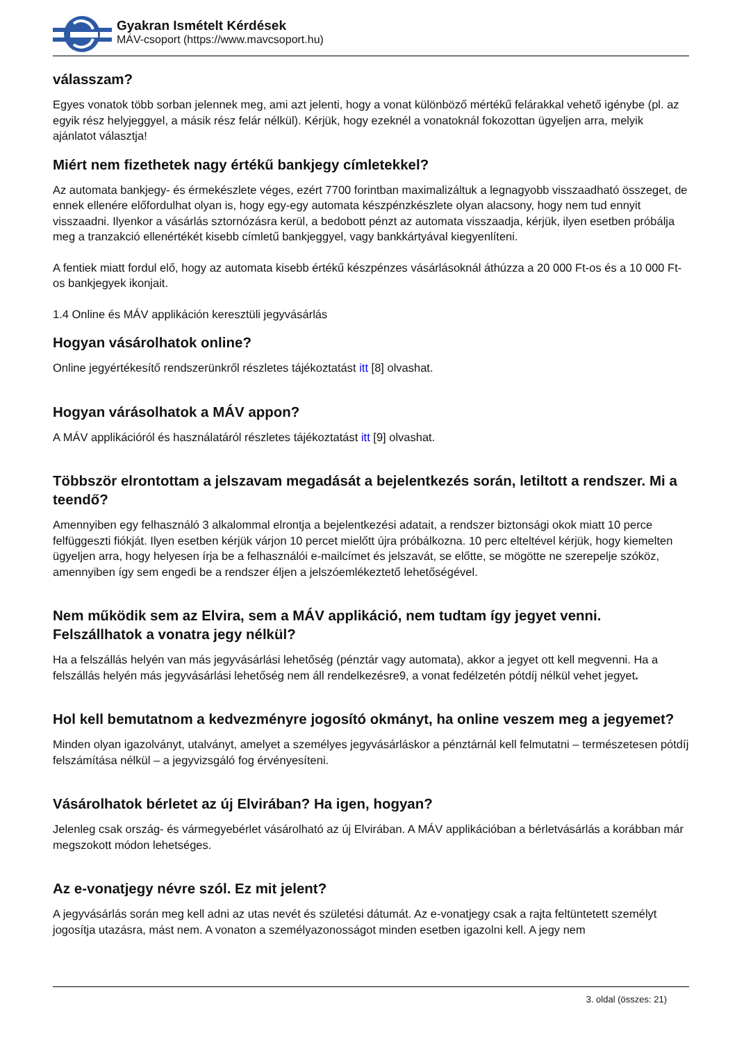Gyakran Ismételt Kérdések
MÁV-csoport (https://www.mavcsoport.hu)
válasszam?
Egyes vonatok több sorban jelennek meg, ami azt jelenti, hogy a vonat különböző mértékű felárakkal vehető igénybe (pl. az egyik rész helyjeggyel, a másik rész felár nélkül). Kérjük, hogy ezeknél a vonatoknál fokozottan ügyeljen arra, melyik ajánlatot választja!
Miért nem fizethetek nagy értékű bankjegy címletekkel?
Az automata bankjegy- és érmekészlete véges, ezért 7700 forintban maximalizáltuk a legnagyobb visszaadható összeget, de ennek ellenére előfordulhat olyan is, hogy egy-egy automata készpénzkészlete olyan alacsony, hogy nem tud ennyit visszaadni. Ilyenkor a vásárlás sztornózásra kerül, a bedobott pénzt az automata visszaadja, kérjük, ilyen esetben próbálja meg a tranzakció ellenértékét kisebb címletű bankjeggyel, vagy bankkártyával kiegyenlíteni.
A fentiek miatt fordul elő, hogy az automata kisebb értékű készpénzes vásárlásoknál áthúzza a 20 000 Ft-os és a 10 000 Ft-os bankjegyek ikonjait.
1.4 Online és MÁV applikáción keresztüli jegyvásárlás
Hogyan vásárolhatok online?
Online jegyértékesítő rendszerünkről részletes tájékoztatást itt [8] olvashat.
Hogyan várásolhatok a MÁV appon?
A MÁV applikációról és használatáról részletes tájékoztatást itt [9] olvashat.
Többször elrontottam a jelszavam megadását a bejelentkezés során, letiltott a rendszer. Mi a teendő?
Amennyiben egy felhasználó 3 alkalommal elrontja a bejelentkezési adatait, a rendszer biztonsági okok miatt 10 perce felfüggeszti fiókját. Ilyen esetben kérjük várjon 10 percet mielőtt újra próbálkozna. 10 perc elteltével kérjük, hogy kiemelten ügyeljen arra, hogy helyesen írja be a felhasználói e-mailcímet és jelszavát, se előtte, se mögötte ne szerepelje szóköz, amennyiben így sem engedi be a rendszer éljen a jelszóemlékeztető lehetőségével.
Nem működik sem az Elvira, sem a MÁV applikáció, nem tudtam így jegyet venni. Felszállhatok a vonatra jegy nélkül?
Ha a felszállás helyén van más jegyvásárlási lehetőség (pénztár vagy automata), akkor a jegyet ott kell megvenni. Ha a felszállás helyén más jegyvásárlási lehetőség nem áll rendelkezésre9, a vonat fedélzetén pótdíj nélkül vehet jegyet.
Hol kell bemutatnom a kedvezményre jogosító okmányt, ha online veszem meg a jegyemet?
Minden olyan igazolványt, utalványt, amelyet a személyes jegyvásárláskor a pénztárnál kell felmutatni – természetesen pótdíj felszámítása nélkül – a jegyvizsgáló fog érvényesíteni.
Vásárolhatok bérletet az új Elvirában? Ha igen, hogyan?
Jelenleg csak ország- és vármegyebérlet vásárolható az új Elvirában. A MÁV applikációban a bérletvásárlás a korábban már megszokott módon lehetséges.
Az e-vonatjegy névre szól. Ez mit jelent?
A jegyvásárlás során meg kell adni az utas nevét és születési dátumát. Az e-vonatjegy csak a rajta feltüntetett személyt jogosítja utazásra, mást nem. A vonaton a személyazonosságot minden esetben igazolni kell. A jegy nem
3. oldal (összes: 21)